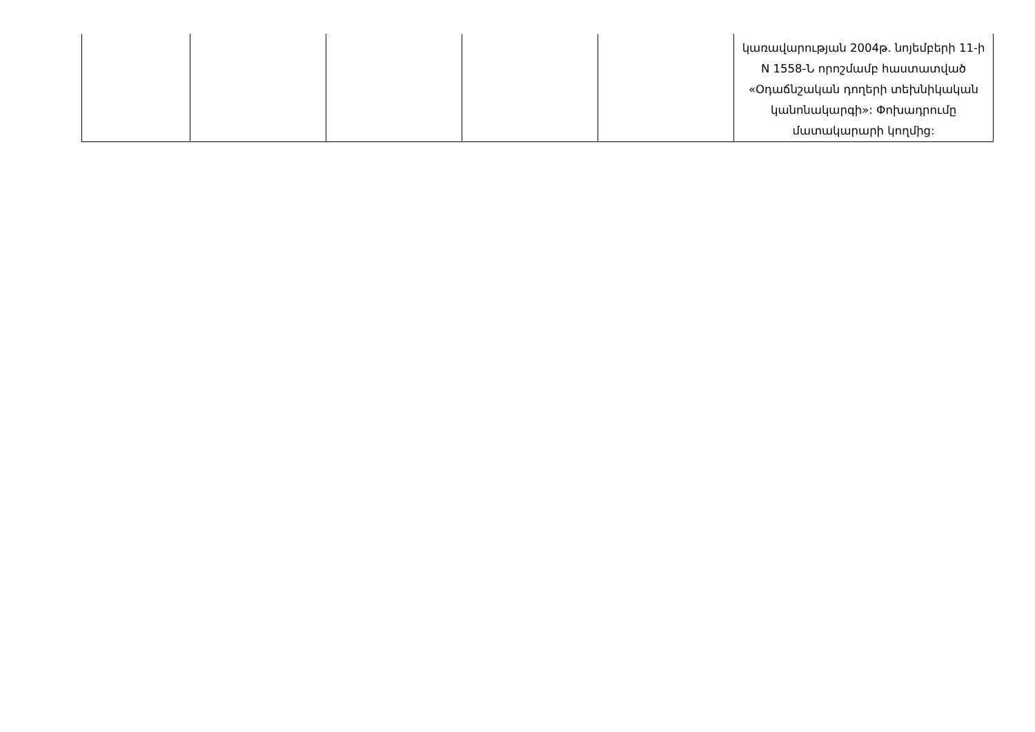| | | | | | կառավարության 2004թ. նոյեմբերի 11-ի N 1558-Ն որոշմամբ հաստատված «Օդաճնշական դողերի տեխնիկական կանոնակարգի»: Փոխադրումը մատակարարի կողմից: |